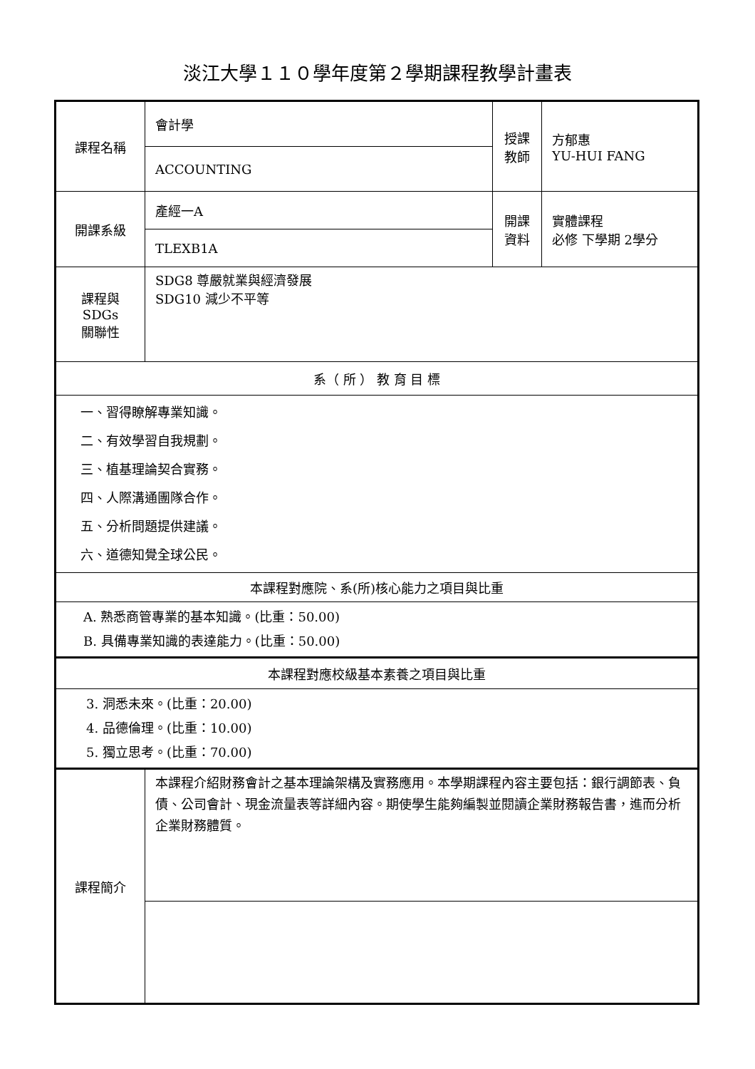淡江大學１１０學年度第２學期課程教學計畫表
| 課程名稱 | 會計學 | 授課 教師 | 方郁惠 YU-HUI FANG |
| | ACCOUNTING | | |
| 開課系級 | 產經一A | 開課 資料 | 實體課程 必修 下學期 2學分 |
| | TLEXB1A | | |
| 課程與SDGs 關聯性 | SDG8 尊嚴就業與經濟發展 SDG10 減少不平等 | | |
| 系（ 所 ） 教 育 目 標 | | | |
| 一、習得瞭解專業知識。 二、有效學習自我規劃。 三、植基理論契合實務。 四、人際溝通團隊合作。 五、分析問題提供建議。 六、道德知覺全球公民。 | | | |
| 本課程對應院、系(所)核心能力之項目與比重 | | | |
| A. 熟悉商管專業的基本知識。(比重：50.00) B. 具備專業知識的表達能力。(比重：50.00) | | | |
| 本課程對應校級基本素養之項目與比重 | | | |
| 3. 洞悉未來。(比重：20.00) 4. 品德倫理。(比重：10.00) 5. 獨立思考。(比重：70.00) | | | |
| 課程簡介 | 本課程介紹財務會計之基本理論架構及實務應用。本學期課程內容主要包括：銀行調節表、負債、公司會計、現金流量表等詳細內容。期使學生能夠編製並閱讀企業財務報告書，進而分析企業財務體質。 | | |